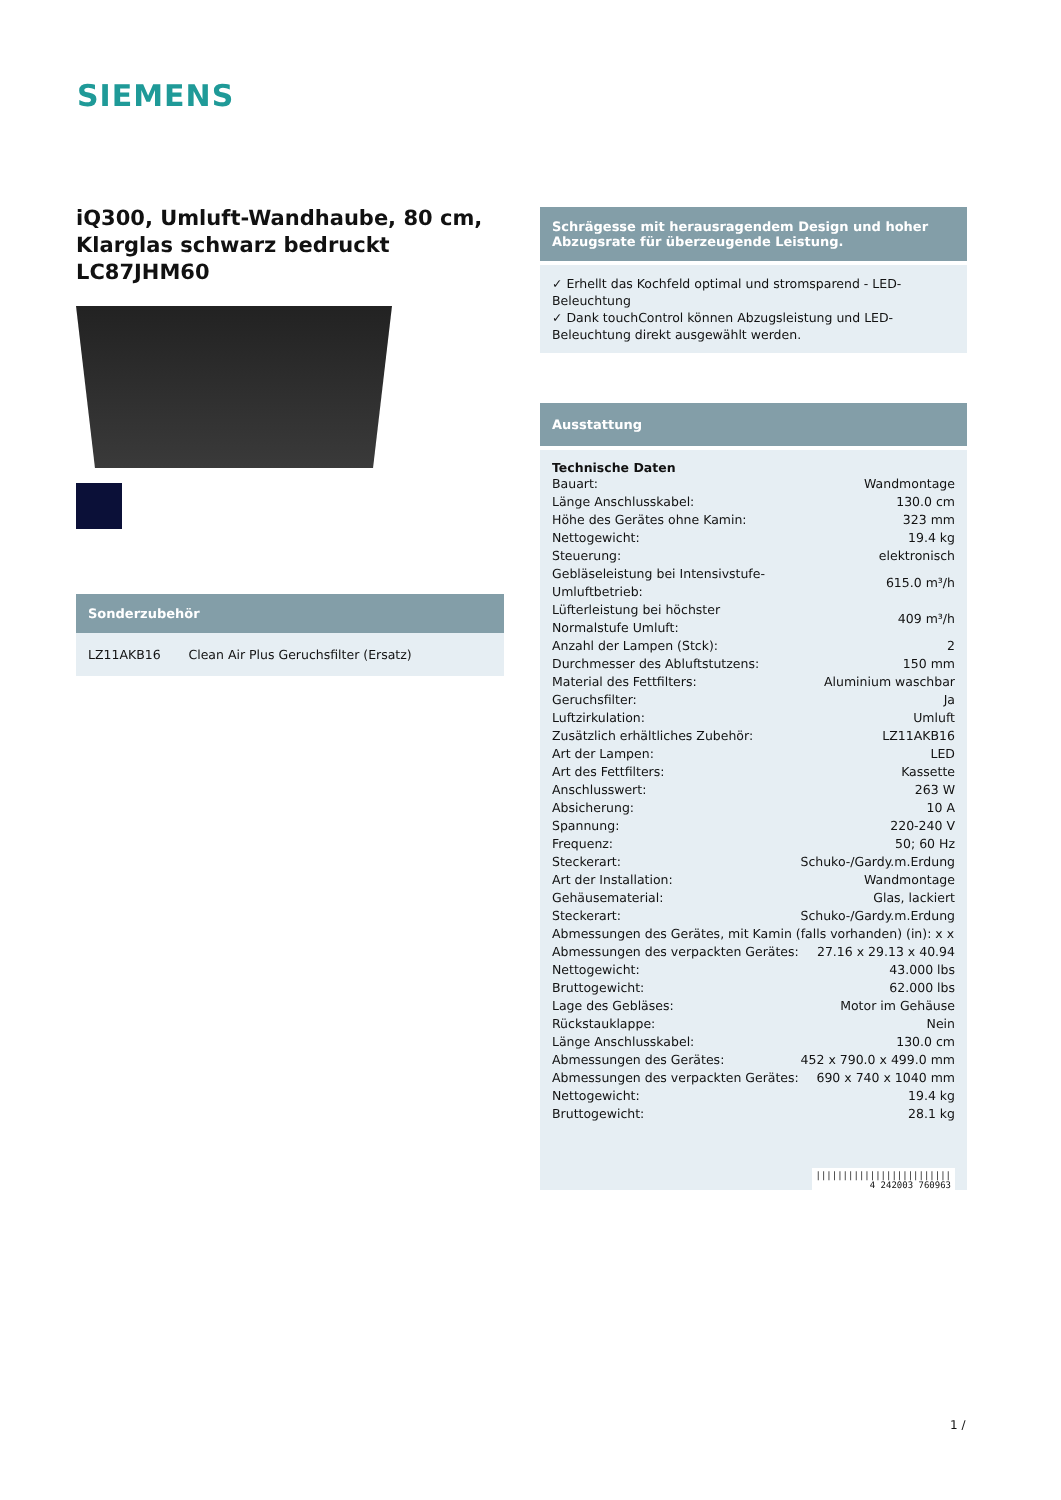SIEMENS
iQ300, Umluft-Wandhaube, 80 cm, Klarglas schwarz bedruckt LC87JHM60
Sonderzubehör
LZ11AKB16 Clean Air Plus Geruchsfilter (Ersatz)
Schrägesse mit herausragendem Design und hoher Abzugsrate für überzeugende Leistung.
✓ Erhellt das Kochfeld optimal und stromsparend - LED-Beleuchtung
✓ Dank touchControl können Abzugsleistung und LED-Beleuchtung direkt ausgewählt werden.
Ausstattung
Technische Daten
| Bauart: | Wandmontage |
| Länge Anschlusskabel: | 130.0 cm |
| Höhe des Gerätes ohne Kamin: | 323 mm |
| Nettogewicht: | 19.4 kg |
| Steuerung: | elektronisch |
| Gebläseleistung bei Intensivstufe-Umluftbetrieb: | 615.0 m³/h |
| Lüfterleistung bei höchster Normalstufe Umluft: | 409 m³/h |
| Anzahl der Lampen (Stck): | 2 |
| Durchmesser des Abluftstutzens: | 150 mm |
| Material des Fettfilters: | Aluminium waschbar |
| Geruchsfilter: | Ja |
| Luftzirkulation: | Umluft |
| Zusätzlich erhältliches Zubehör: | LZ11AKB16 |
| Art der Lampen: | LED |
| Art des Fettfilters: | Kassette |
| Anschlusswert: | 263 W |
| Absicherung: | 10 A |
| Spannung: | 220-240 V |
| Frequenz: | 50; 60 Hz |
| Steckerart: | Schuko-/Gardy.m.Erdung |
| Art der Installation: | Wandmontage |
| Gehäusematerial: | Glas, lackiert |
| Steckerart: | Schuko-/Gardy.m.Erdung |
| Abmessungen des Gerätes, mit Kamin (falls vorhanden) (in): x x | |
| Abmessungen des verpackten Gerätes: | 27.16 x 29.13 x 40.94 |
| Nettogewicht: | 43.000 lbs |
| Bruttogewicht: | 62.000 lbs |
| Lage des Gebläses: | Motor im Gehäuse |
| Rückstauklappe: | Nein |
| Länge Anschlusskabel: | 130.0 cm |
| Abmessungen des Gerätes: | 452 x 790.0 x 499.0 mm |
| Abmessungen des verpackten Gerätes: | 690 x 740 x 1040 mm |
| Nettogewicht: | 19.4 kg |
| Bruttogewicht: | 28.1 kg |
|||||||||||||||||||||||||
4 242003 760963
1 /